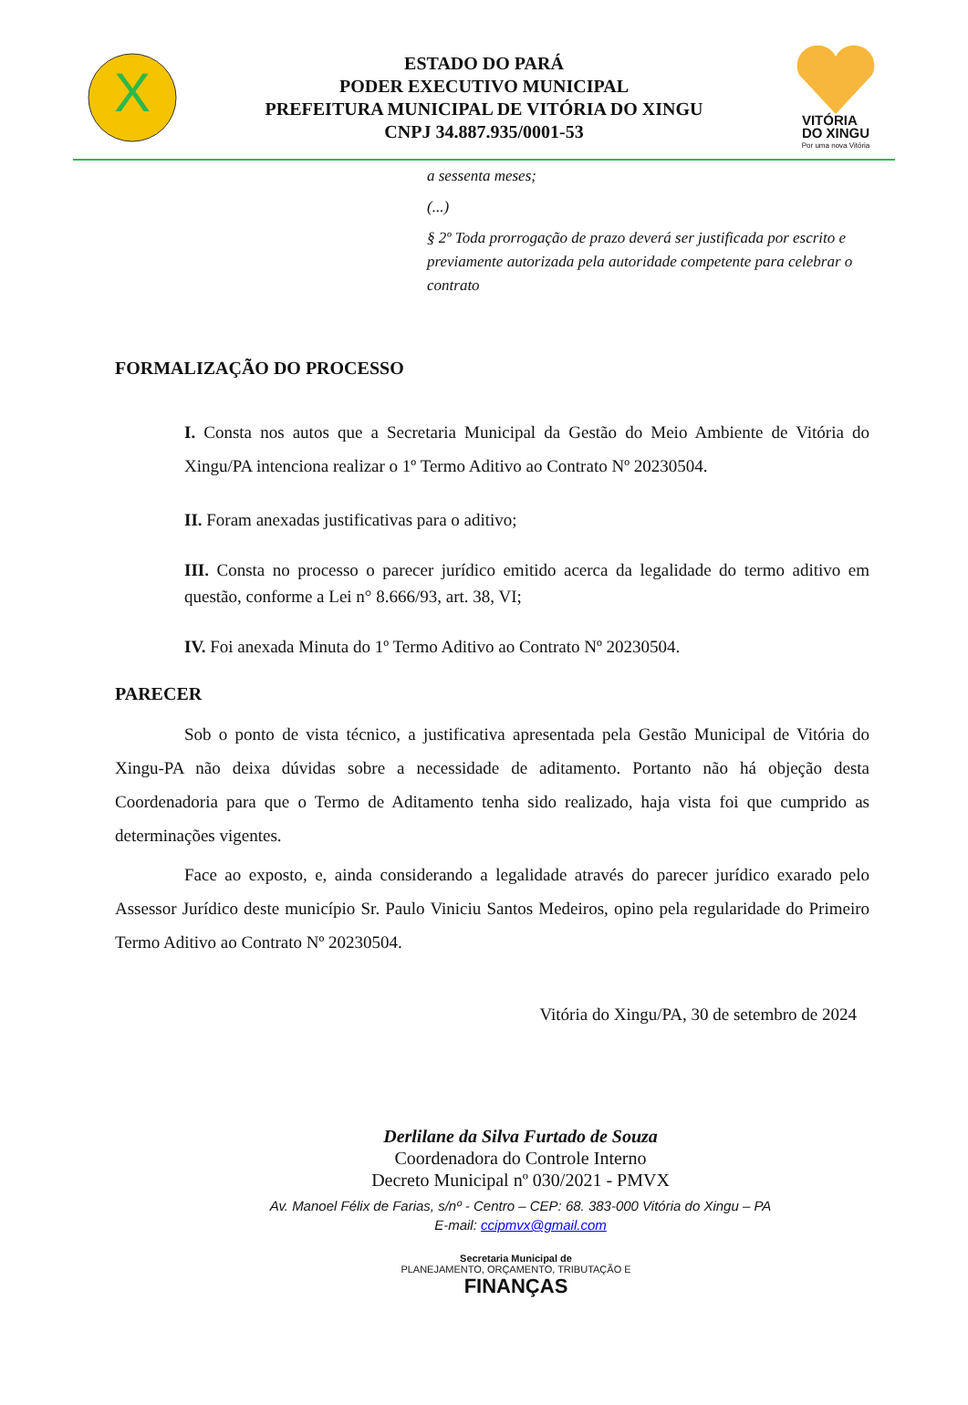X
ESTADO DO PARÁ
PODER EXECUTIVO MUNICIPAL
PREFEITURA MUNICIPAL DE VITÓRIA DO XINGU
CNPJ 34.887.935/0001-53
VITÓRIA
DO XINGU
Por uma nova Vitória
a sessenta meses;
(...)
§ 2º Toda prorrogação de prazo deverá ser justificada por escrito e previamente autorizada pela autoridade competente para celebrar o contrato
FORMALIZAÇÃO DO PROCESSO
I. Consta nos autos que a Secretaria Municipal da Gestão do Meio Ambiente de Vitória do Xingu/PA intenciona realizar o 1º Termo Aditivo ao Contrato Nº 20230504.
II. Foram anexadas justificativas para o aditivo;
III. Consta no processo o parecer jurídico emitido acerca da legalidade do termo aditivo em questão, conforme a Lei n° 8.666/93, art. 38, VI;
IV. Foi anexada Minuta do 1º Termo Aditivo ao Contrato Nº 20230504.
PARECER
Sob o ponto de vista técnico, a justificativa apresentada pela Gestão Municipal de Vitória do Xingu-PA não deixa dúvidas sobre a necessidade de aditamento. Portanto não há objeção desta Coordenadoria para que o Termo de Aditamento tenha sido realizado, haja vista foi que cumprido as determinações vigentes.
Face ao exposto, e, ainda considerando a legalidade através do parecer jurídico exarado pelo Assessor Jurídico deste município Sr. Paulo Viniciu Santos Medeiros, opino pela regularidade do Primeiro Termo Aditivo ao Contrato Nº 20230504.
Vitória do Xingu/PA, 30 de setembro de 2024
Derlilane da Silva Furtado de Souza
Coordenadora do Controle Interno
Decreto Municipal nº 030/2021 - PMVX
Av. Manoel Félix de Farias, s/nº - Centro – CEP: 68. 383-000 Vitória do Xingu – PA
E-mail: ccipmvx@gmail.com
Secretaria Municipal de
PLANEJAMENTO, ORÇAMENTO, TRIBUTAÇÃO E
FINANÇAS